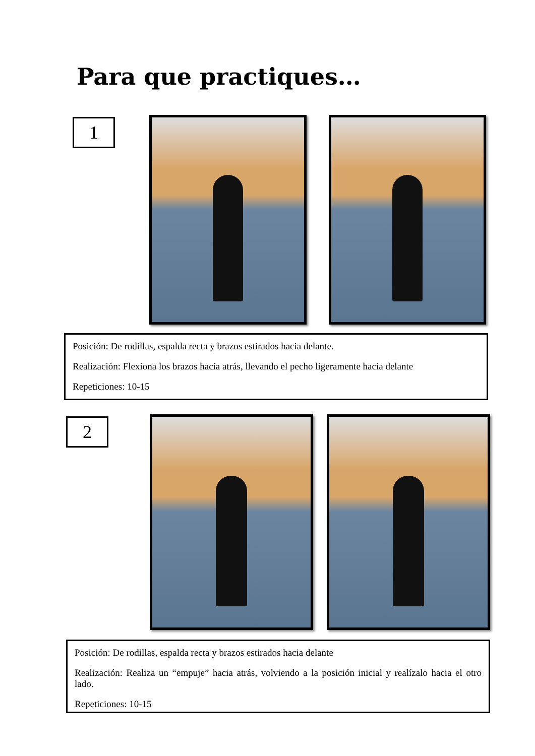Para que practiques…
1
Posición: De rodillas, espalda recta y brazos estirados hacia delante.
Realización: Flexiona los brazos hacia atrás, llevando el pecho ligeramente hacia delante
Repeticiones: 10-15
2
Posición: De rodillas, espalda recta y brazos estirados hacia delante
Realización: Realiza un “empuje” hacia atrás, volviendo a la posición inicial y realízalo hacia el otro lado.
Repeticiones: 10-15